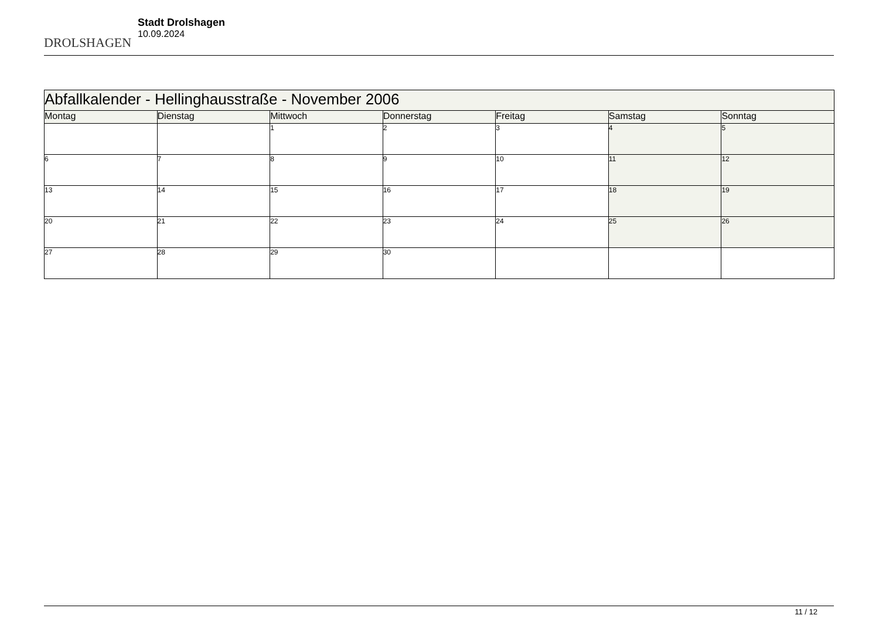DROLSHAGEN
Stadt Drolshagen
10.09.2024
| Abfallkalender - Hellinghausstraße - November 2006 | | | | | | |
| Montag | Dienstag | Mittwoch | Donnerstag | Freitag | Samstag | Sonntag |
| | | 1 | 2 | 3 | 4 | 5 |
| 6 | 7 | 8 | 9 | 10 | 11 | 12 |
| 13 | 14 | 15 | 16 | 17 | 18 | 19 |
| 20 | 21 | 22 | 23 | 24 | 25 | 26 |
| 27 | 28 | 29 | 30 | | | |
11 / 12